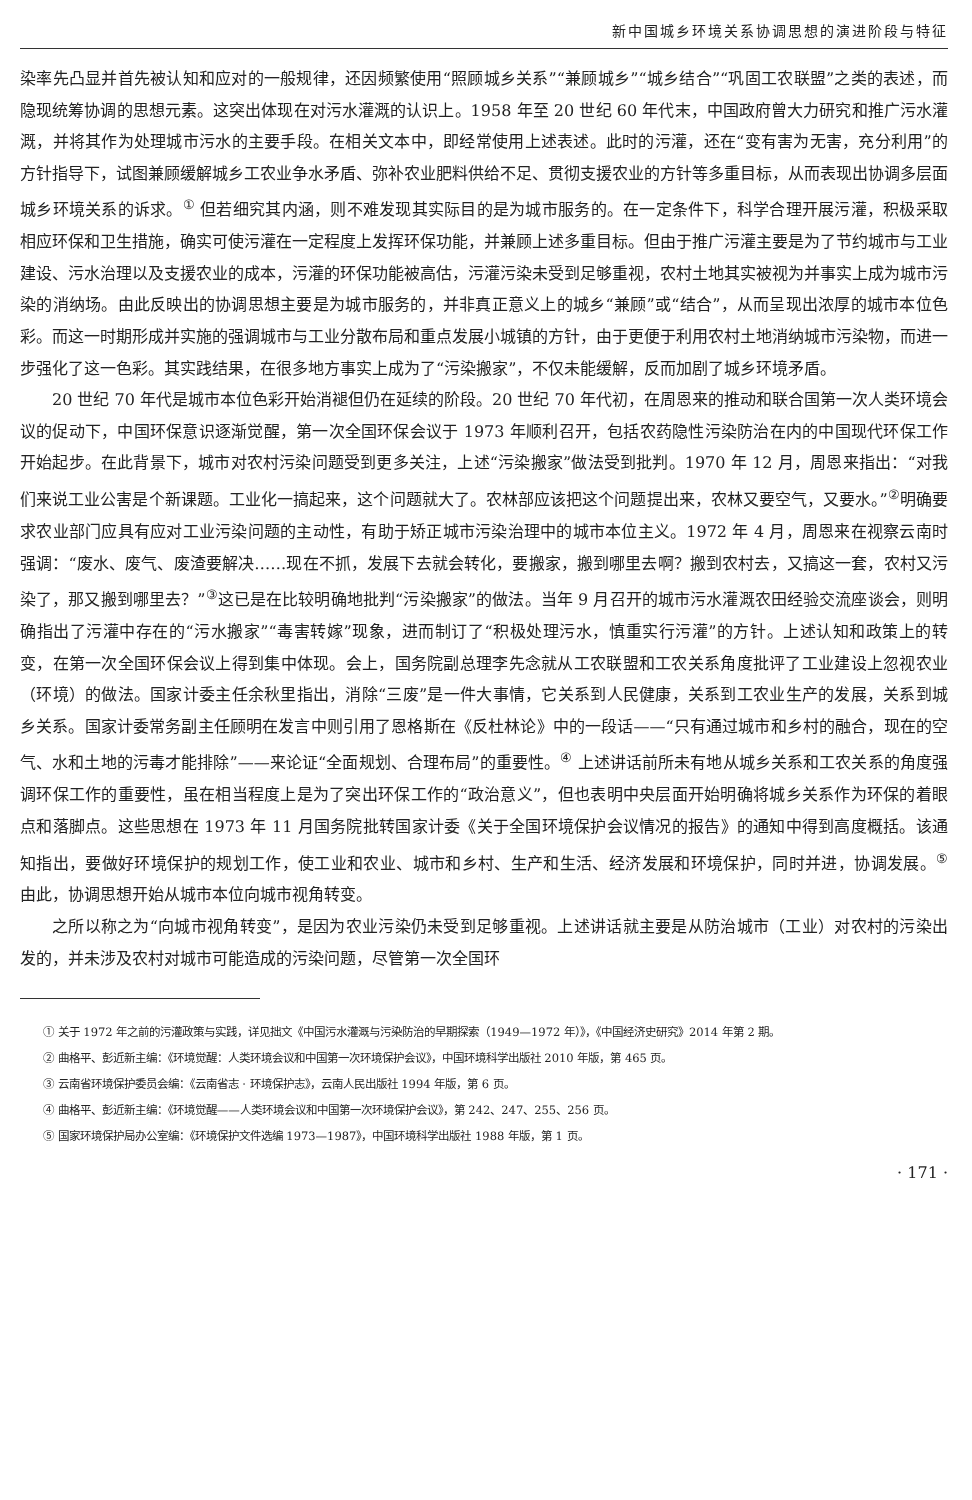新中国城乡环境关系协调思想的演进阶段与特征
染率先凸显并首先被认知和应对的一般规律，还因频繁使用“照顾城乡关系”“兼顾城乡”“城乡结合”“巩固工农联盟”之类的表述，而隐现统筹协调的思想元素。这突出体现在对污水灌溉的认识上。1958 年至 20 世纪 60 年代末，中国政府曾大力研究和推广污水灌溉，并将其作为处理城市污水的主要手段。在相关文本中，即经常使用上述表述。此时的污灌，还在“变有害为无害，充分利用”的方针指导下，试图兼顾缓解城乡工农业争水矛盾、弥补农业肥料供给不足、贯彻支援农业的方针等多重目标，从而表现出协调多层面城乡环境关系的诉求。<sup>①</sup> 但若细究其内涵，则不难发现其实际目的是为城市服务的。在一定条件下，科学合理开展污灌，积极采取相应环保和卫生措施，确实可使污灌在一定程度上发挥环保功能，并兼顾上述多重目标。但由于推广污灌主要是为了节约城市与工业建设、污水治理以及支援农业的成本，污灌的环保功能被高估，污灌污染未受到足够重视，农村土地其实被视为并事实上成为城市污染的消纳场。由此反映出的协调思想主要是为城市服务的，并非真正意义上的城乡“兼顾”或“结合”，从而呈现出浓厚的城市本位色彩。而这一时期形成并实施的强调城市与工业分散布局和重点发展小城镇的方针，由于更便于利用农村土地消纳城市污染物，而进一步强化了这一色彩。其实践结果，在很多地方事实上成为了“污染搬家”，不仅未能缓解，反而加剧了城乡环境矛盾。
20 世纪 70 年代是城市本位色彩开始消褪但仍在延续的阶段。20 世纪 70 年代初，在周恩来的推动和联合国第一次人类环境会议的促动下，中国环保意识逐渐觉醒，第一次全国环保会议于 1973 年顺利召开，包括农药隐性污染防治在内的中国现代环保工作开始起步。在此背景下，城市对农村污染问题受到更多关注，上述“污染搬家”做法受到批判。1970 年 12 月，周恩来指出：“对我们来说工业公害是个新课题。工业化一搞起来，这个问题就大了。农林部应该把这个问题提出来，农林又要空气，又要水。”<sup>②</sup>明确要求农业部门应具有应对工业污染问题的主动性，有助于矫正城市污染治理中的城市本位主义。1972 年 4 月，周恩来在视察云南时强调：“废水、废气、废渣要解决……现在不抓，发展下去就会转化，要搬家，搬到哪里去啊？搬到农村去，又搞这一套，农村又污染了，那又搬到哪里去？”<sup>③</sup>这已是在比较明确地批判“污染搬家”的做法。当年 9 月召开的城市污水灌溉农田经验交流座谈会，则明确指出了污灌中存在的“污水搬家”“毒害转嫁”现象，进而制订了“积极处理污水，慎重实行污灌”的方针。上述认知和政策上的转变，在第一次全国环保会议上得到集中体现。会上，国务院副总理李先念就从工农联盟和工农关系角度批评了工业建设上忽视农业（环境）的做法。国家计委主任余秋里指出，消除“三废”是一件大事情，它关系到人民健康，关系到工农业生产的发展，关系到城乡关系。国家计委常务副主任顾明在发言中则引用了恩格斯在《反杜林论》中的一段话——“只有通过城市和乡村的融合，现在的空气、水和土地的污毒才能排除”——来论证“全面规划、合理布局”的重要性。<sup>④</sup> 上述讲话前所未有地从城乡关系和工农关系的角度强调环保工作的重要性，虽在相当程度上是为了突出环保工作的“政治意义”，但也表明中央层面开始明确将城乡关系作为环保的着眼点和落脚点。这些思想在 1973 年 11 月国务院批转国家计委《关于全国环境保护会议情况的报告》的通知中得到高度概括。该通知指出，要做好环境保护的规划工作，使工业和农业、城市和乡村、生产和生活、经济发展和环境保护，同时并进，协调发展。<sup>⑤</sup> 由此，协调思想开始从城市本位向城市视角转变。
之所以称之为“向城市视角转变”，是因为农业污染仍未受到足够重视。上述讲话就主要是从防治城市（工业）对农村的污染出发的，并未涉及农村对城市可能造成的污染问题，尽管第一次全国环
① 关于 1972 年之前的污灌政策与实践，详见拙文《中国污水灌溉与污染防治的早期探索（1949—1972 年）》，《中国经济史研究》2014 年第 2 期。
② 曲格平、彭近新主编：《环境觉醒：人类环境会议和中国第一次环境保护会议》，中国环境科学出版社 2010 年版，第 465 页。
③ 云南省环境保护委员会编：《云南省志 · 环境保护志》，云南人民出版社 1994 年版，第 6 页。
④ 曲格平、彭近新主编：《环境觉醒——人类环境会议和中国第一次环境保护会议》，第 242、247、255、256 页。
⑤ 国家环境保护局办公室编：《环境保护文件选编 1973—1987》，中国环境科学出版社 1988 年版，第 1 页。
· 171 ·